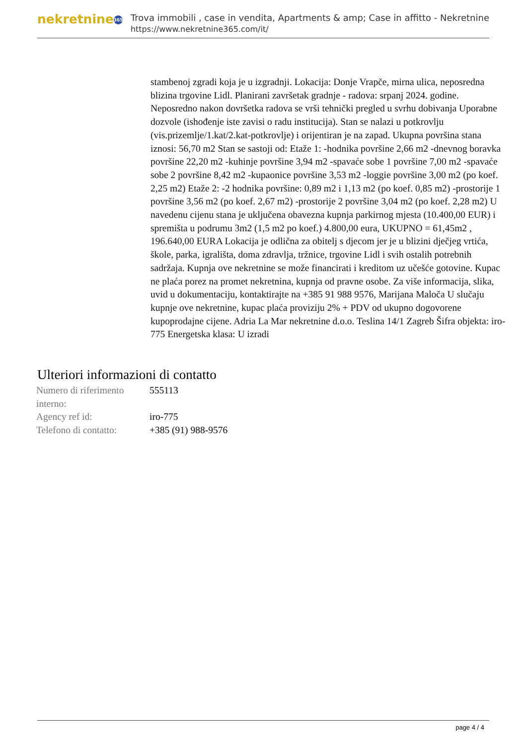nekretnine 365
Trova immobili , case in vendita, Apartments & amp; Case in affitto - Nekretnine
https://www.nekretnine365.com/it/
stambenoj zgradi koja je u izgradnji. Lokacija: Donje Vrapče, mirna ulica, neposredna blizina trgovine Lidl. Planirani završetak gradnje - radova: srpanj 2024. godine. Neposredno nakon dovršetka radova se vrši tehnički pregled u svrhu dobivanja Uporabne dozvole (ishođenje iste zavisi o radu institucija). Stan se nalazi u potkrovlju (vis.prizemlje/1.kat/2.kat-potkrovlje) i orijentiran je na zapad. Ukupna površina stana iznosi: 56,70 m2 Stan se sastoji od: Etaže 1: -hodnika površine 2,66 m2 -dnevnog boravka površine 22,20 m2 -kuhinje površine 3,94 m2 -spavaće sobe 1 površine 7,00 m2 -spavaće sobe 2 površine 8,42 m2 -kupaonice površine 3,53 m2 -loggie površine 3,00 m2 (po koef. 2,25 m2) Etaže 2: -2 hodnika površine: 0,89 m2 i 1,13 m2 (po koef. 0,85 m2) -prostorije 1 površine 3,56 m2 (po koef. 2,67 m2) -prostorije 2 površine 3,04 m2 (po koef. 2,28 m2) U navedenu cijenu stana je uključena obavezna kupnja parkirnog mjesta (10.400,00 EUR) i spremišta u podrumu 3m2 (1,5 m2 po koef.) 4.800,00 eura, UKUPNO = 61,45m2 , 196.640,00 EURA Lokacija je odlična za obitelj s djecom jer je u blizini dječjeg vrtića, škole, parka, igrališta, doma zdravlja, tržnice, trgovine Lidl i svih ostalih potrebnih sadržaja. Kupnja ove nekretnine se može financirati i kreditom uz učešće gotovine. Kupac ne plaća porez na promet nekretnina, kupnja od pravne osobe. Za više informacija, slika, uvid u dokumentaciju, kontaktirajte na +385 91 988 9576, Marijana Maloča U slučaju kupnje ove nekretnine, kupac plaća proviziju 2% + PDV od ukupno dogovorene kupoprodajne cijene. Adria La Mar nekretnine d.o.o. Teslina 14/1 Zagreb Šifra objekta: iro-775 Energetska klasa: U izradi
Ulteriori informazioni di contatto
| Numero di riferimento interno: | 555113 |
| Agency ref id: | iro-775 |
| Telefono di contatto: | +385 (91) 988-9576 |
page 4 / 4